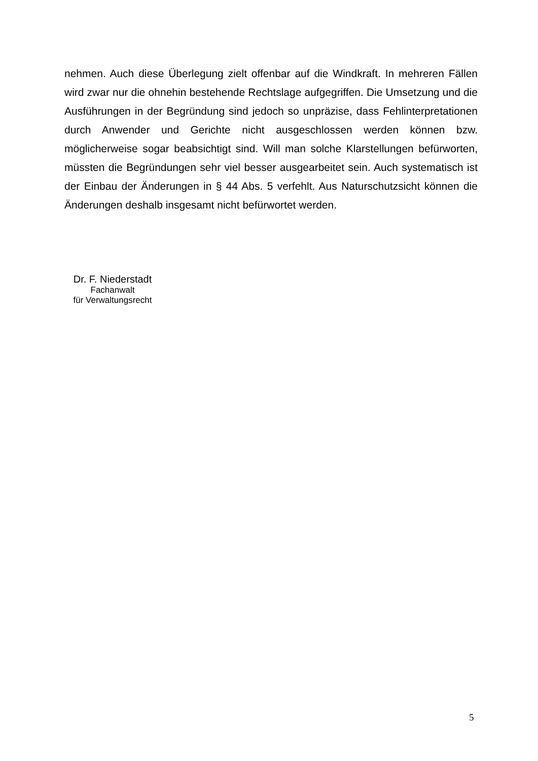nehmen. Auch diese Überlegung zielt offenbar auf die Windkraft. In mehreren Fällen wird zwar nur die ohnehin bestehende Rechtslage aufgegriffen. Die Umsetzung und die Ausführungen in der Begründung sind jedoch so unpräzise, dass Fehlinterpreta­tionen durch Anwender und Gerichte nicht ausgeschlossen werden können bzw. möglicherweise sogar beabsichtigt sind. Will man solche Klarstellungen befürworten, müssten die Begründungen sehr viel besser ausgearbeitet sein. Auch systematisch ist der Einbau der Änderungen in § 44 Abs. 5 verfehlt. Aus Naturschutzsicht können die Änderungen deshalb insgesamt nicht befürwortet werden.
Dr. F. Niederstadt
Fachanwalt
für Verwaltungsrecht
5